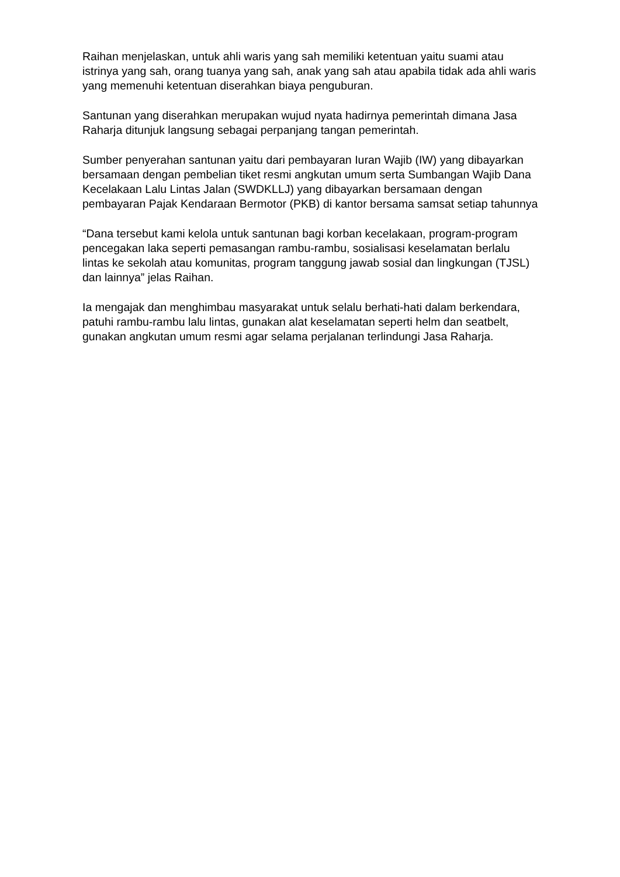Raihan menjelaskan, untuk ahli waris yang sah memiliki ketentuan yaitu suami atau istrinya yang sah, orang tuanya yang sah, anak yang sah atau apabila tidak ada ahli waris yang memenuhi ketentuan diserahkan biaya penguburan.
Santunan yang diserahkan merupakan wujud nyata hadirnya pemerintah dimana Jasa Raharja ditunjuk langsung sebagai perpanjang tangan pemerintah.
Sumber penyerahan santunan yaitu dari pembayaran Iuran Wajib (IW) yang dibayarkan bersamaan dengan pembelian tiket resmi angkutan umum serta Sumbangan Wajib Dana Kecelakaan Lalu Lintas Jalan (SWDKLLJ) yang dibayarkan bersamaan dengan pembayaran Pajak Kendaraan Bermotor (PKB) di kantor bersama samsat setiap tahunnya
“Dana tersebut kami kelola untuk santunan bagi korban kecelakaan, program-program pencegakan laka seperti pemasangan rambu-rambu, sosialisasi keselamatan berlalu lintas ke sekolah atau komunitas, program tanggung jawab sosial dan lingkungan (TJSL) dan lainnya” jelas Raihan.
Ia mengajak dan menghimbau masyarakat untuk selalu berhati-hati dalam berkendara, patuhi rambu-rambu lalu lintas, gunakan alat keselamatan seperti helm dan seatbelt, gunakan angkutan umum resmi agar selama perjalanan terlindungi Jasa Raharja.